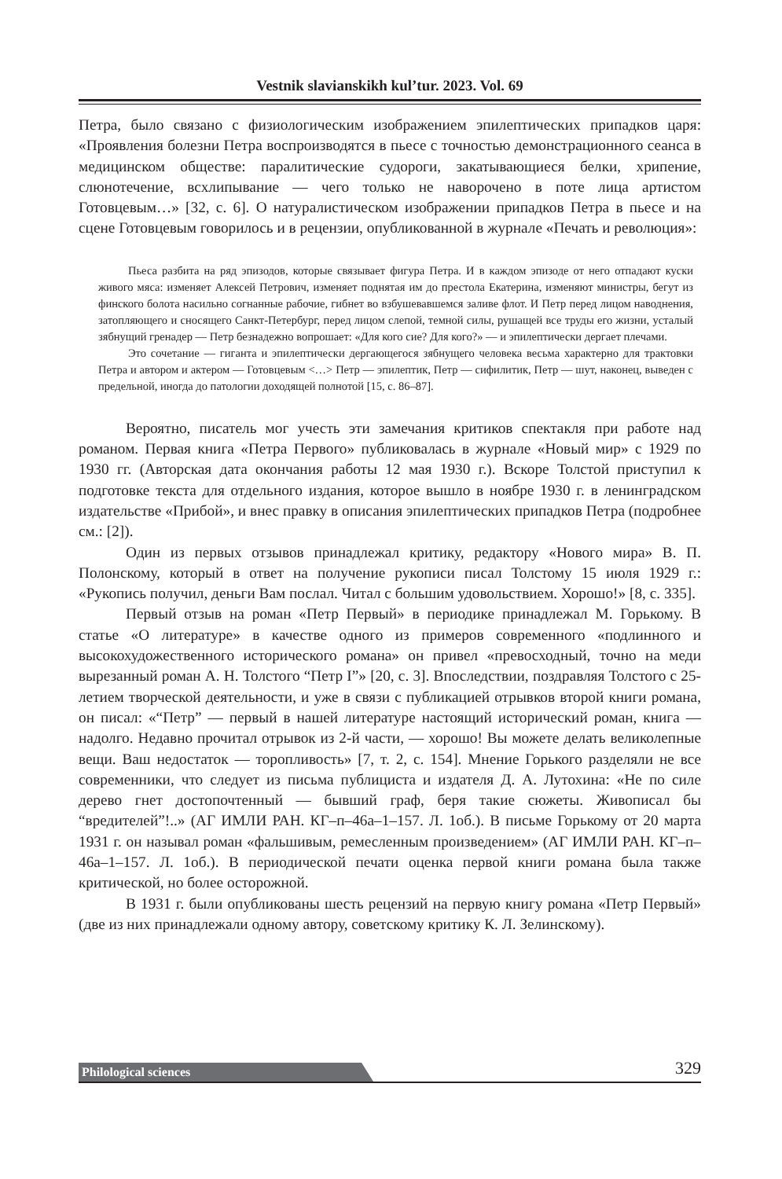Vestnik slavianskikh kul’tur. 2023. Vol. 69
Петра, было связано с физиологическим изображением эпилептических припадков царя: «Проявления болезни Петра воспроизводятся в пьесе с точностью демонстрационного сеанса в медицинском обществе: паралитические судороги, закатывающиеся белки, хрипение, слюнотечение, всхлипывание — чего только не наворочено в поте лица артистом Готовцевым…» [32, с. 6]. О натуралистическом изображении припадков Петра в пьесе и на сцене Готовцевым говорилось и в рецензии, опубликованной в журнале «Печать и революция»:
Пьеса разбита на ряд эпизодов, которые связывает фигура Петра. И в каждом эпизоде от него отпадают куски живого мяса: изменяет Алексей Петрович, изменяет поднятая им до престола Екатерина, изменяют министры, бегут из финского болота насильно согнанные рабочие, гибнет во взбушевавшемся заливе флот. И Петр перед лицом наводнения, затопляющего и сносящего Санкт-Петербург, перед лицом слепой, темной силы, рушащей все труды его жизни, усталый зябнущий гренадер — Петр безнадежно вопрошает: «Для кого сие? Для кого?» — и эпилептически дергает плечами.
Это сочетание — гиганта и эпилептически дергающегося зябнущего человека весьма характерно для трактовки Петра и автором и актером — Готовцевым <…> Петр — эпилептик, Петр — сифилитик, Петр — шут, наконец, выведен с предельной, иногда до патологии доходящей полнотой [15, с. 86–87].
Вероятно, писатель мог учесть эти замечания критиков спектакля при работе над романом. Первая книга «Петра Первого» публиковалась в журнале «Новый мир» с 1929 по 1930 гг. (Авторская дата окончания работы 12 мая 1930 г.). Вскоре Толстой приступил к подготовке текста для отдельного издания, которое вышло в ноябре 1930 г. в ленинградском издательстве «Прибой», и внес правку в описания эпилептических припадков Петра (подробнее см.: [2]).
Один из первых отзывов принадлежал критику, редактору «Нового мира» В. П. Полонскому, который в ответ на получение рукописи писал Толстому 15 июля 1929 г.: «Рукопись получил, деньги Вам послал. Читал с большим удовольствием. Хорошо!» [8, с. 335].
Первый отзыв на роман «Петр Первый» в периодике принадлежал М. Горькому. В статье «О литературе» в качестве одного из примеров современного «подлинного и высокохудожественного исторического романа» он привел «превосходный, точно на меди вырезанный роман А. Н. Толстого “Петр I”» [20, с. 3]. Впоследствии, поздравляя Толстого с 25-летием творческой деятельности, и уже в связи с публикацией отрывков второй книги романа, он писал: «“Петр” — первый в нашей литературе настоящий исторический роман, книга — надолго. Недавно прочитал отрывок из 2-й части, — хорошо! Вы можете делать великолепные вещи. Ваш недостаток — торопливость» [7, т. 2, с. 154]. Мнение Горького разделяли не все современники, что следует из письма публициста и издателя Д. А. Лутохина: «Не по силе дерево гнет достопочтенный — бывший граф, беря такие сюжеты. Живописал бы “вредителей”!..» (АГ ИМЛИ РАН. КГ–п–46а–1–157. Л. 1об.). В письме Горькому от 20 марта 1931 г. он называл роман «фальшивым, ремесленным произведением» (АГ ИМЛИ РАН. КГ–п–46а–1–157. Л. 1об.). В периодической печати оценка первой книги романа была также критической, но более осторожной.
В 1931 г. были опубликованы шесть рецензий на первую книгу романа «Петр Первый» (две из них принадлежали одному автору, советскому критику К. Л. Зелинскому).
Philological sciences 329